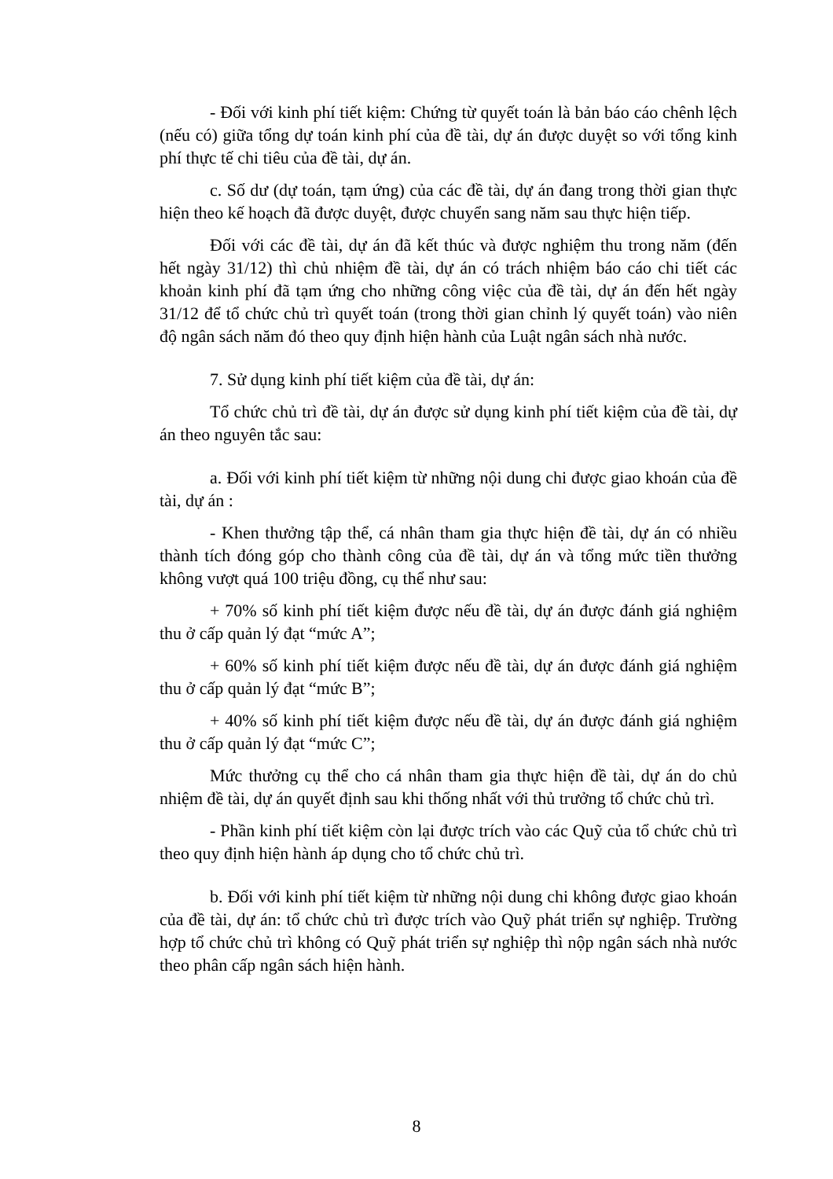- Đối với kinh phí tiết kiệm: Chứng từ quyết toán là bản báo cáo chênh lệch (nếu có) giữa tổng dự toán kinh phí của đề tài, dự án được duyệt so với tổng kinh phí thực tế chi tiêu của đề tài, dự án.
c. Số dư (dự toán, tạm ứng) của các đề tài, dự án đang trong thời gian thực hiện theo kế hoạch đã được duyệt, được chuyển sang năm sau thực hiện tiếp.
Đối với các đề tài, dự án đã kết thúc và được nghiệm thu trong năm (đến hết ngày 31/12) thì chủ nhiệm đề tài, dự án có trách nhiệm báo cáo chi tiết các khoản kinh phí đã tạm ứng cho những công việc của đề tài, dự án đến hết ngày 31/12 để tổ chức chủ trì quyết toán (trong thời gian chỉnh lý quyết toán) vào niên độ ngân sách năm đó theo quy định hiện hành của Luật ngân sách nhà nước.
7. Sử dụng kinh phí tiết kiệm của đề tài, dự án:
Tổ chức chủ trì đề tài, dự án được sử dụng kinh phí tiết kiệm của đề tài, dự án theo nguyên tắc sau:
a. Đối với kinh phí tiết kiệm từ những nội dung chi được giao khoán của đề tài, dự án :
- Khen thưởng tập thể, cá nhân tham gia thực hiện đề tài, dự án có nhiều thành tích đóng góp cho thành công của đề tài, dự án và tổng mức tiền thưởng không vượt quá 100 triệu đồng, cụ thể như sau:
+ 70% số kinh phí tiết kiệm được nếu đề tài, dự án được đánh giá nghiệm thu ở cấp quản lý đạt “mức A”;
+ 60% số kinh phí tiết kiệm được nếu đề tài, dự án được đánh giá nghiệm thu ở cấp quản lý đạt “mức B”;
+ 40% số kinh phí tiết kiệm được nếu đề tài, dự án được đánh giá nghiệm thu ở cấp quản lý đạt “mức C”;
Mức thưởng cụ thể cho cá nhân tham gia thực hiện đề tài, dự án do chủ nhiệm đề tài, dự án quyết định sau khi thống nhất với thủ trưởng tổ chức chủ trì.
- Phần kinh phí tiết kiệm còn lại được trích vào các Quỹ của tổ chức chủ trì theo quy định hiện hành áp dụng cho tổ chức chủ trì.
b. Đối với kinh phí tiết kiệm từ những nội dung chi không được giao khoán của đề tài, dự án: tổ chức chủ trì được trích vào Quỹ phát triển sự nghiệp. Trường hợp tổ chức chủ trì không có Quỹ phát triển sự nghiệp thì nộp ngân sách nhà nước theo phân cấp ngân sách hiện hành.
8